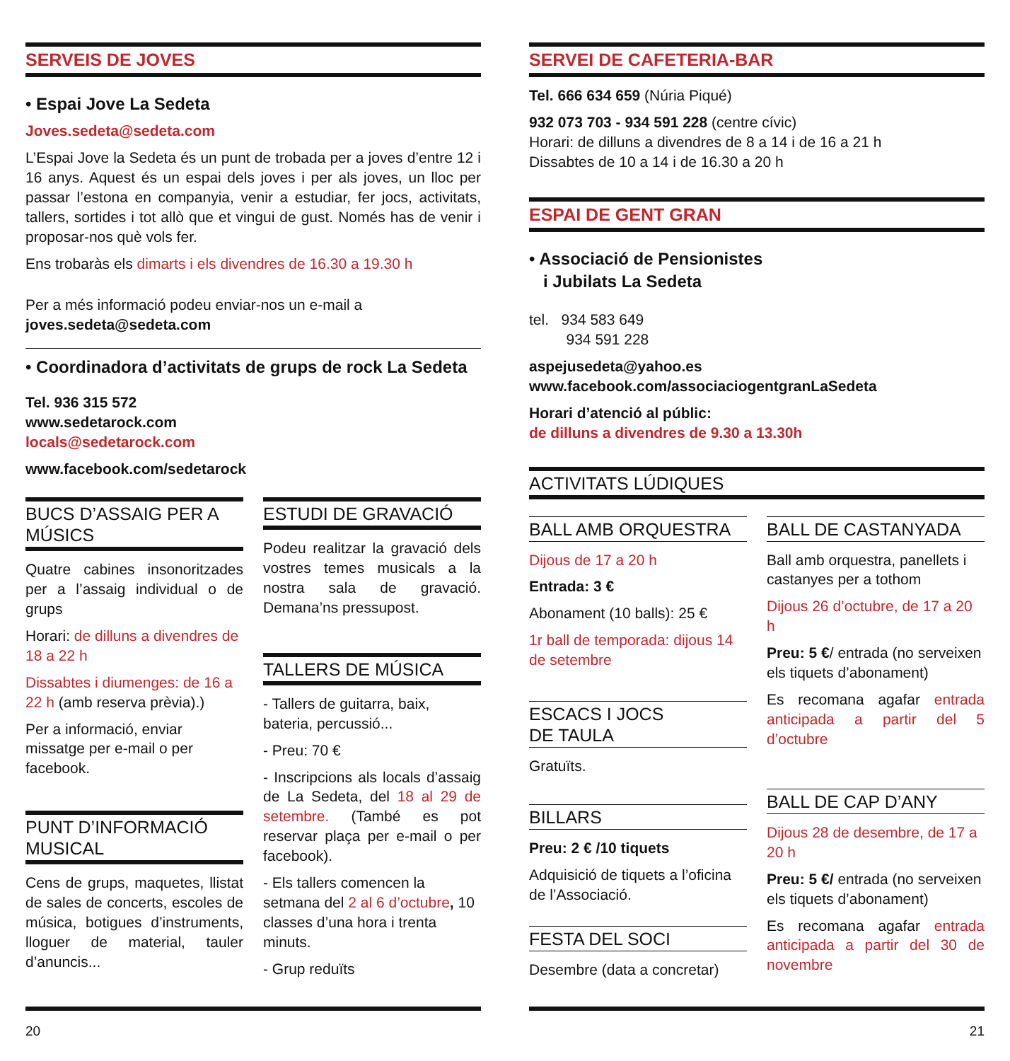SERVEIS DE JOVES
• Espai Jove La Sedeta
Joves.sedeta@sedeta.com
L’Espai Jove la Sedeta és un punt de trobada per a joves d’entre 12 i 16 anys. Aquest és un espai dels joves i per als joves, un lloc per passar l’estona en companyia, venir a estudiar, fer jocs, activitats, tallers, sortides i tot allò que et vingui de gust. Només has de venir i proposar-nos què vols fer.
Ens trobaràs els dimarts i els divendres de 16.30 a 19.30 h
Per a més informació podeu enviar-nos un e-mail a
joves.sedeta@sedeta.com
• Coordinadora d’activitats de grups de rock La Sedeta
Tel. 936 315 572
www.sedetarock.com
locals@sedetarock.com
www.facebook.com/sedetarock
BUCS D’ASSAIG PER A MÚSICS
Quatre cabines insonoritzades per a l’assaig individual o de grups
Horari: de dilluns a divendres de 18 a 22 h
Dissabtes i diumenges: de 16 a 22 h (amb reserva prèvia).)
Per a informació, enviar missatge per e-mail o per facebook.
PUNT D’INFORMACIÓ MUSICAL
Cens de grups, maquetes, llistat de sales de concerts, escoles de música, botigues d’instruments, lloguer de material, tauler d’anuncis...
ESTUDI DE GRAVACIÓ
Podeu realitzar la gravació dels vostres temes musicals a la nostra sala de gravació. Demana’ns pressupost.
TALLERS DE MÚSICA
- Tallers de guitarra, baix, bateria, percussió...
- Preu: 70 €
- Inscripcions als locals d’assaig de La Sedeta, del 18 al 29 de setembre. (També es pot reservar plaça per e-mail o per facebook).
- Els tallers comencen la setmana del 2 al 6 d’octubre, 10 classes d’una hora i trenta minuts.
- Grup reduïts
20
SERVEI DE CAFETERIA-BAR
Tel. 666 634 659 (Núria Piqué)
932 073 703 - 934 591 228 (centre cívic)
Horari: de dilluns a divendres de 8 a 14 i de 16 a 21 h
Dissabtes de 10 a 14 i de 16.30 a 20 h
ESPAI DE GENT GRAN
• Associació de Pensionistes
i Jubilats La Sedeta
tel. 934 583 649
934 591 228
aspejusedeta@yahoo.es
www.facebook.com/associaciogentgranLaSedeta
Horari d’atenció al públic:
de dilluns a divendres de 9.30 a 13.30h
ACTIVITATS LÚDIQUES
BALL AMB ORQUESTRA
Dijous de 17 a 20 h
Entrada: 3 €
Abonament (10 balls): 25 €
1r ball de temporada: dijous 14 de setembre
ESCACS I JOCS
DE TAULA
Gratuïts.
BILLARS
Preu: 2 € /10 tiquets
Adquisició de tiquets a l’oficina de l’Associació.
FESTA DEL SOCI
Desembre (data a concretar)
BALL DE CASTANYADA
Ball amb orquestra, panellets i castanyes per a tothom
Dijous 26 d’octubre, de 17 a 20 h
Preu: 5 €/ entrada (no serveixen els tiquets d’abonament)
Es recomana agafar entrada anticipada a partir del 5 d’octubre
BALL DE CAP D’ANY
Dijous 28 de desembre, de 17 a 20 h
Preu: 5 €/ entrada (no serveixen els tiquets d’abonament)
Es recomana agafar entrada anticipada a partir del 30 de novembre
21